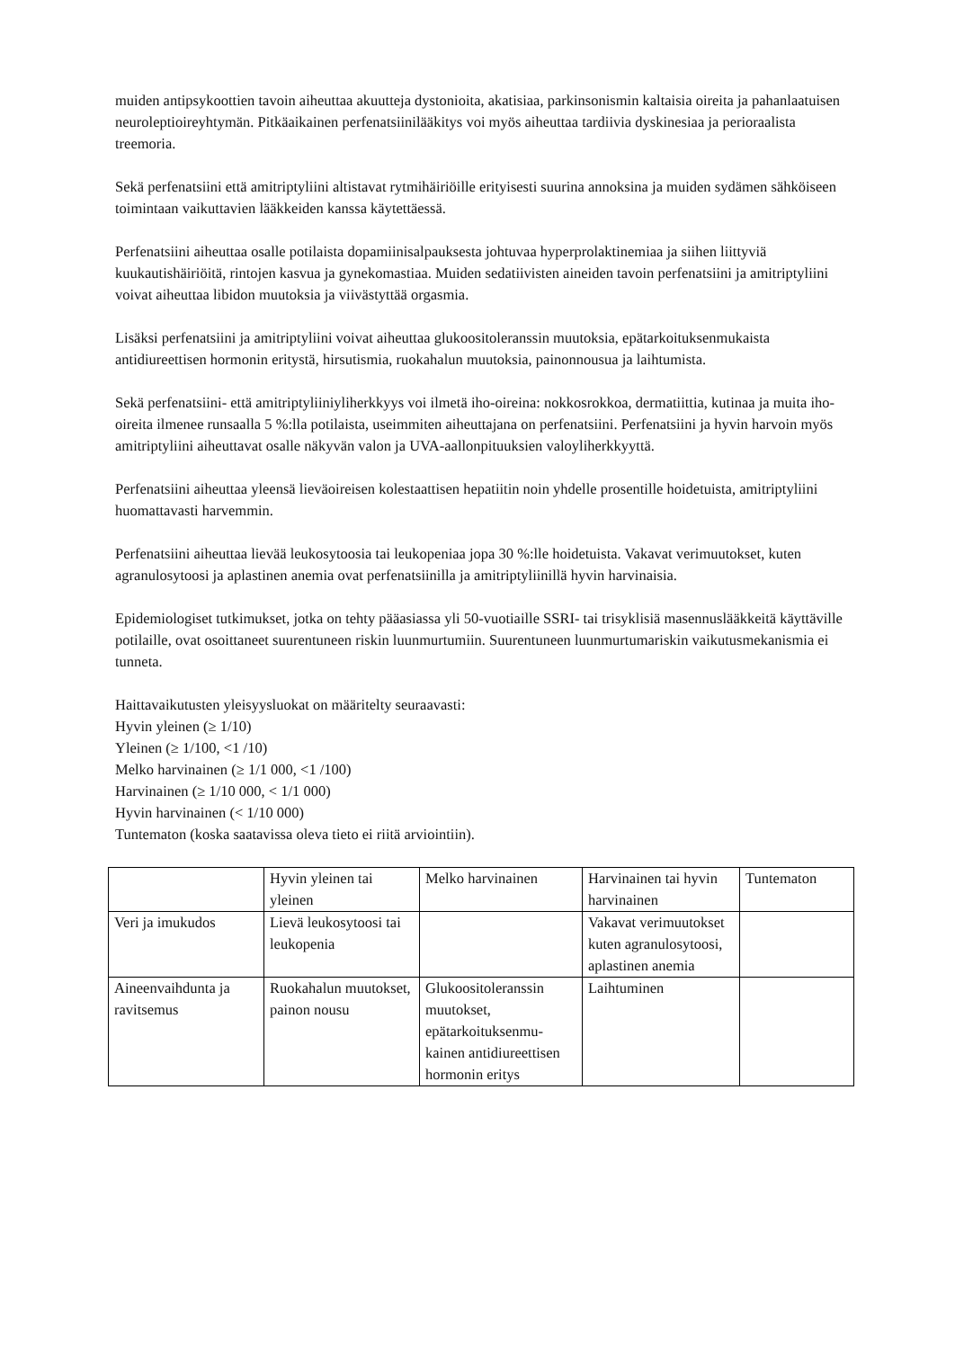muiden antipsykoottien tavoin aiheuttaa akuutteja dystonioita, akatisiaa, parkinsonismin kaltaisia oireita ja pahanlaatuisen neuroleptioireyhtymän. Pitkäaikainen perfenatsiinilääkitys voi myös aiheuttaa tardiivia dyskinesiaa ja perioraalista treemoria.
Sekä perfenatsiini että amitriptyliini altistavat rytmihäiriöille erityisesti suurina annoksina ja muiden sydämen sähköiseen toimintaan vaikuttavien lääkkeiden kanssa käytettäessä.
Perfenatsiini aiheuttaa osalle potilaista dopamiinisalpauksesta johtuvaa hyperprolaktinemiaa ja siihen liittyviä kuukautishäiriöitä, rintojen kasvua ja gynekomastiaa. Muiden sedatiivisten aineiden tavoin perfenatsiini ja amitriptyliini voivat aiheuttaa libidon muutoksia ja viivästyttää orgasmia.
Lisäksi perfenatsiini ja amitriptyliini voivat aiheuttaa glukoositoleranssin muutoksia, epätarkoituksenmukaista antidiureettisen hormonin eritystä, hirsutismia, ruokahalun muutoksia, painonnousua ja laihtumista.
Sekä perfenatsiini- että amitriptyliiniyliherkkyys voi ilmetä iho-oireina: nokkosrokkoa, dermatiittia, kutinaa ja muita iho-oireita ilmenee runsaalla 5 %:lla potilaista, useimmiten aiheuttajana on perfenatsiini. Perfenatsiini ja hyvin harvoin myös amitriptyliini aiheuttavat osalle näkyvän valon ja UVA-aallonpituuksien valoyliherkkyyttä.
Perfenatsiini aiheuttaa yleensä lieväoireisen kolestaattisen hepatiitin noin yhdelle prosentille hoidetuista, amitriptyliini huomattavasti harvemmin.
Perfenatsiini aiheuttaa lievää leukosytoosia tai leukopeniaa jopa 30 %:lle hoidetuista. Vakavat verimuutokset, kuten agranulosytoosi ja aplastinen anemia ovat perfenatsiinilla ja amitriptyliinillä hyvin harvinaisia.
Epidemiologiset tutkimukset, jotka on tehty pääasiassa yli 50-vuotiaille SSRI- tai trisyklisiä masennuslääkkeitä käyttäville potilaille, ovat osoittaneet suurentuneen riskin luunmurtumiin. Suurentuneen luunmurtumariskin vaikutusmekanismia ei tunneta.
Haittavaikutusten yleisyysluokat on määritelty seuraavasti:
Hyvin yleinen (≥ 1/10)
Yleinen (≥ 1/100, <1 /10)
Melko harvinainen (≥ 1/1 000, <1 /100)
Harvinainen (≥ 1/10 000, < 1/1 000)
Hyvin harvinainen (< 1/10 000)
Tuntematon (koska saatavissa oleva tieto ei riitä arviointiin).
| | Hyvin yleinen tai yleinen | Melko harvinainen | Harvinainen tai hyvin harvinainen | Tuntematon |
| Veri ja imukudos | Lievä leukosytoosi tai leukopenia | | Vakavat verimuutokset kuten agranulosytoosi, aplastinen anemia | |
| Aineenvaihdunta ja ravitsemus | Ruokahalun muutokset, painon nousu | Glukoositoleranssin muutokset, epätarkoituksenmu-kainen antidiureettisen hormonin eritys | Laihtuminen | |